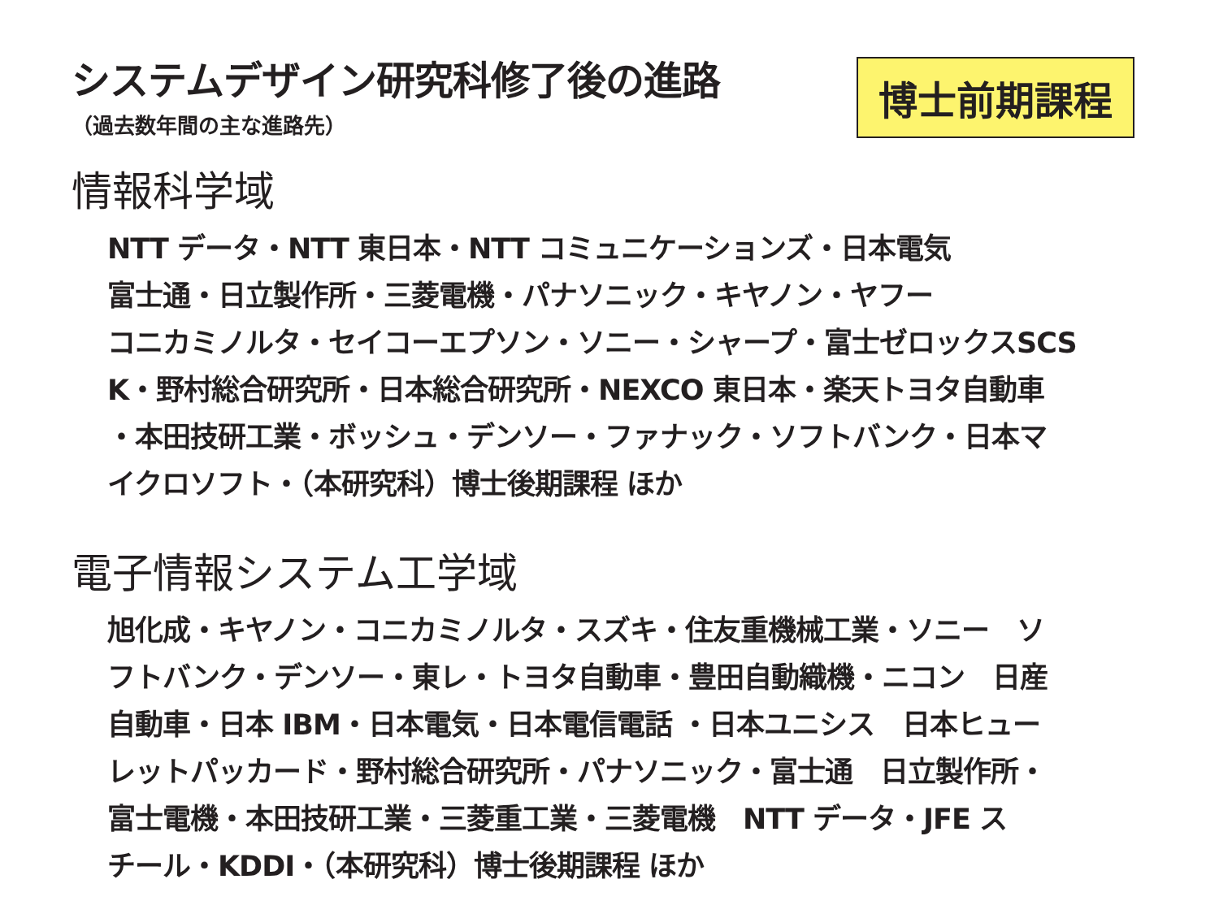システムデザイン研究科修了後の進路
（過去数年間の主な進路先）
博士前期課程
情報科学域
NTT データ・NTT 東日本・NTT コミュニケーションズ・日本電気
富士通・日立製作所・三菱電機・パナソニック・キヤノン・ヤフー
コニカミノルタ・セイコーエプソン・ソニー・シャープ・富士ゼロックスSCS
K・野村総合研究所・日本総合研究所・NEXCO 東日本・楽天トヨタ自動車
・本田技研工業・ボッシュ・デンソー・ファナック・ソフトバンク・日本マ
イクロソフト・（本研究科）博士後期課程 ほか
電子情報システム工学域
旭化成・キヤノン・コニカミノルタ・スズキ・住友重機械工業・ソニー　ソ
フトバンク・デンソー・東レ・トヨタ自動車・豊田自動織機・ニコン　日産
自動車・日本 IBM・日本電気・日本電信電話 ・日本ユニシス　日本ヒュー
レットパッカード・野村総合研究所・パナソニック・富士通　日立製作所・
富士電機・本田技研工業・三菱重工業・三菱電機　NTT データ・JFE ス
チール・KDDI・（本研究科）博士後期課程 ほか